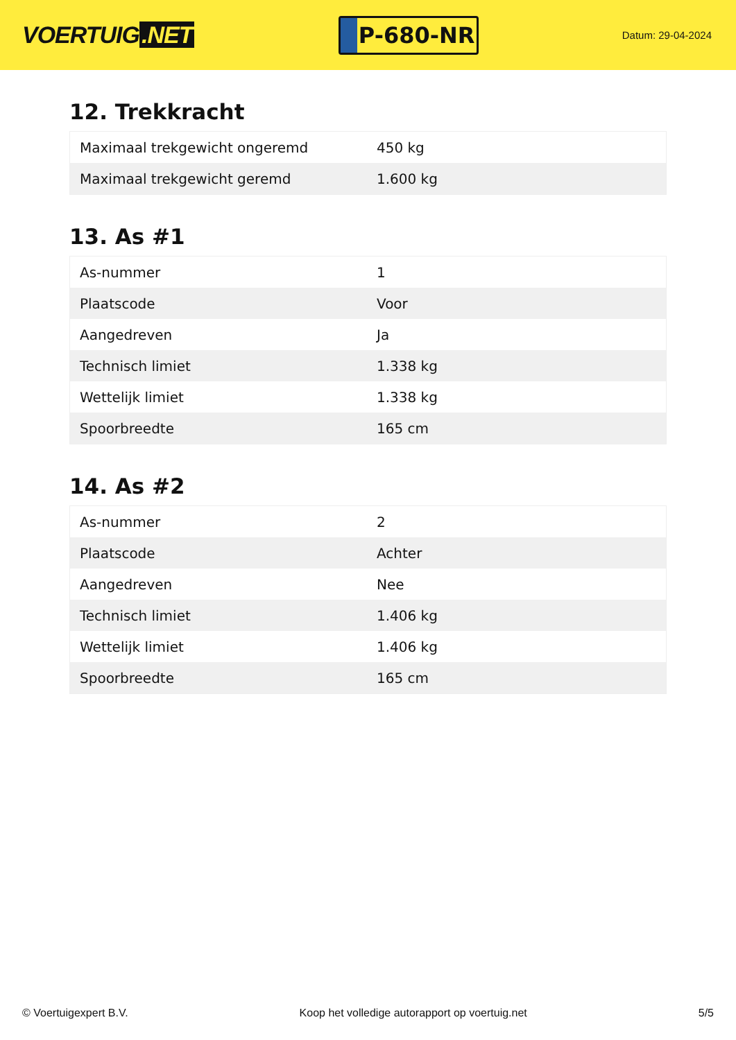VOERTUIG.NET
P-680-NR
Datum: 29-04-2024
12. Trekkracht
| Maximaal trekgewicht ongeremd | 450 kg |
| Maximaal trekgewicht geremd | 1.600 kg |
13. As #1
| As-nummer | 1 |
| Plaatscode | Voor |
| Aangedreven | Ja |
| Technisch limiet | 1.338 kg |
| Wettelijk limiet | 1.338 kg |
| Spoorbreedte | 165 cm |
14. As #2
| As-nummer | 2 |
| Plaatscode | Achter |
| Aangedreven | Nee |
| Technisch limiet | 1.406 kg |
| Wettelijk limiet | 1.406 kg |
| Spoorbreedte | 165 cm |
© Voertuigexpert B.V. Koop het volledige autorapport op voertuig.net 5/5